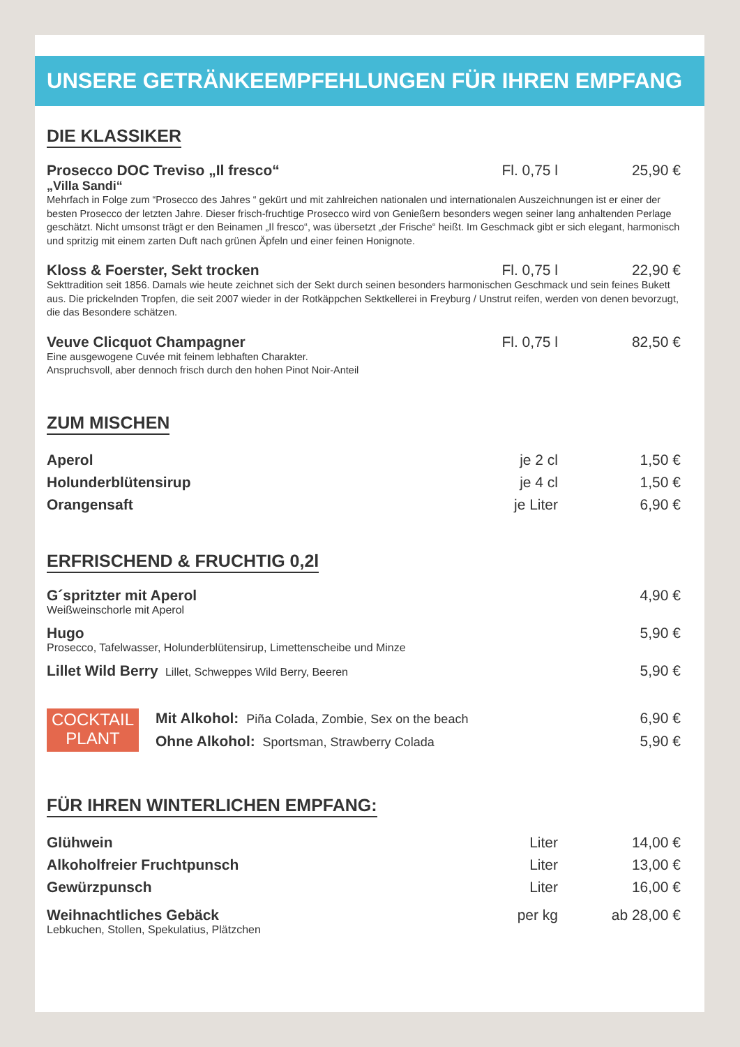UNSERE GETRÄNKEEMPFEHLUNGEN FÜR IHREN EMPFANG
DIE KLASSIKER
Prosecco DOC Treviso „Il fresco“Fl. 0,75 l 25,90 €
„Villa Sandi“
Mehrfach in Folge zum “Prosecco des Jahres “ gekürt und mit zahlreichen nationalen und internationalen Auszeichnungen ist er einer der besten Prosecco der letzten Jahre. Dieser frisch-fruchtige Prosecco wird von Genießern besonders wegen seiner lang anhaltenden Perlage geschätzt. Nicht umsonst trägt er den Beinamen „Il fresco“, was übersetzt „der Frische“ heißt. Im Geschmack gibt er sich elegant, harmonisch und spritzig mit einem zarten Duft nach grünen Äpfeln und einer feinen Honignote.
Kloss & Foerster, Sekt trocken Fl. 0,75 l 22,90 €
Sekttradition seit 1856. Damals wie heute zeichnet sich der Sekt durch seinen besonders harmonischen Geschmack und sein feines Bukett aus. Die prickelnden Tropfen, die seit 2007 wieder in der Rotkäppchen Sektkellerei in Freyburg / Unstrut reifen, werden von denen bevorzugt, die das Besondere schätzen.
Veuve Clicquot Champagner Fl. 0,75 l 82,50 €
Eine ausgewogene Cuvée mit feinem lebhaften Charakter.
Anspruchsvoll, aber dennoch frisch durch den hohen Pinot Noir-Anteil
ZUM MISCHEN
Aperol je 2 cl 1,50 €
Holunderblütensirup je 4 cl 1,50 €
Orangensaft je Liter 6,90 €
ERFRISCHEND & FRUCHTIG 0,2l
G´spritzter mit Aperol 4,90 €
Weißweinschorle mit Aperol
Hugo 5,90 €
Prosecco, Tafelwasser, Holunderblütensirup, Limettenscheibe und Minze
Lillet Wild Berry Lillet, Schweppes Wild Berry, Beeren 5,90 €
COCKTAIL
PLANT
Mit Alkohol: Piña Colada, Zombie, Sex on the beach 6,90 €
Ohne Alkohol: Sportsman, Strawberry Colada 5,90 €
FÜR IHREN WINTERLICHEN EMPFANG:
Glühwein Liter 14,00 €
Alkoholfreier Fruchtpunsch Liter 13,00 €
Gewürzpunsch Liter 16,00 €
Weihnachtliches Gebäck per kg ab 28,00 €
Lebkuchen, Stollen, Spekulatius, Plätzchen